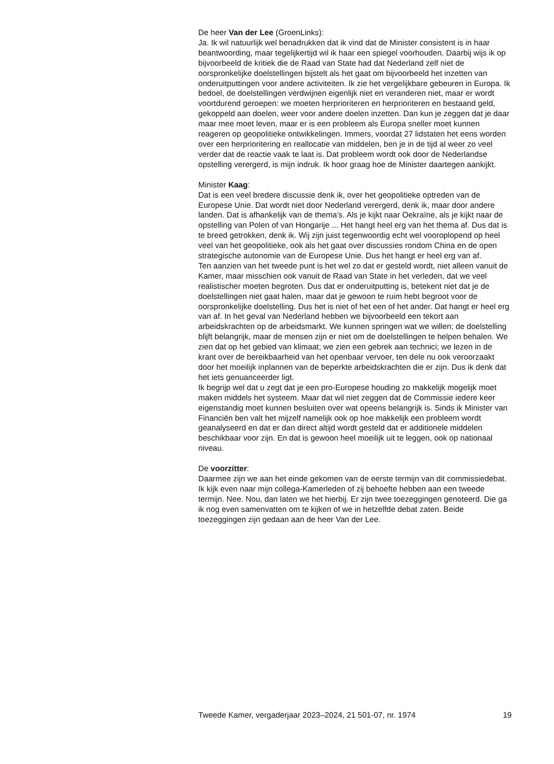De heer Van der Lee (GroenLinks):
Ja. Ik wil natuurlijk wel benadrukken dat ik vind dat de Minister consistent is in haar beantwoording, maar tegelijkertijd wil ik haar een spiegel voorhouden. Daarbij wijs ik op bijvoorbeeld de kritiek die de Raad van State had dat Nederland zelf niet de oorspronkelijke doelstellingen bijstelt als het gaat om bijvoorbeeld het inzetten van onderuitputtingen voor andere activiteiten. Ik zie het vergelijkbare gebeuren in Europa. Ik bedoel, de doelstellingen verdwijnen eigenlijk niet en veranderen niet, maar er wordt voortdurend geroepen: we moeten herprioriteren en herprioriteren en bestaand geld, gekoppeld aan doelen, weer voor andere doelen inzetten. Dan kun je zeggen dat je daar maar mee moet leven, maar er is een probleem als Europa sneller moet kunnen reageren op geopolitieke ontwikkelingen. Immers, voordat 27 lidstaten het eens worden over een herprioritering en reallocatie van middelen, ben je in de tijd al weer zo veel verder dat de reactie vaak te laat is. Dat probleem wordt ook door de Nederlandse opstelling verergerd, is mijn indruk. Ik hoor graag hoe de Minister daartegen aankijkt.
Minister Kaag:
Dat is een veel bredere discussie denk ik, over het geopolitieke optreden van de Europese Unie. Dat wordt niet door Nederland verergerd, denk ik, maar door andere landen. Dat is afhankelijk van de thema’s. Als je kijkt naar Oekraïne, als je kijkt naar de opstelling van Polen of van Hongarije ... Het hangt heel erg van het thema af. Dus dat is te breed getrokken, denk ik. Wij zijn juist tegenwoordig echt wel vooroplopend op heel veel van het geopolitieke, ook als het gaat over discussies rondom China en de open strategische autonomie van de Europese Unie. Dus het hangt er heel erg van af.
Ten aanzien van het tweede punt is het wel zo dat er gesteld wordt, niet alleen vanuit de Kamer, maar misschien ook vanuit de Raad van State in het verleden, dat we veel realistischer moeten begroten. Dus dat er onderuitputting is, betekent niet dat je de doelstellingen niet gaat halen, maar dat je gewoon te ruim hebt begroot voor de oorspronkelijke doelstelling. Dus het is niet of het een of het ander. Dat hangt er heel erg van af. In het geval van Nederland hebben we bijvoorbeeld een tekort aan arbeidskrachten op de arbeidsmarkt. We kunnen springen wat we willen; de doelstelling blijft belangrijk, maar de mensen zijn er niet om de doelstellingen te helpen behalen. We zien dat op het gebied van klimaat; we zien een gebrek aan technici; we lezen in de krant over de bereik­baarheid van het openbaar vervoer, ten dele nu ook veroorzaakt door het moeilijk inplannen van de beperkte arbeidskrachten die er zijn. Dus ik denk dat het iets genuanceerder ligt.
Ik begrijp wel dat u zegt dat je een pro-Europese houding zo makkelijk mogelijk moet maken middels het systeem. Maar dat wil niet zeggen dat de Commissie iedere keer eigenstandig moet kunnen besluiten over wat opeens belangrijk is. Sinds ik Minister van Financiën ben valt het mijzelf namelijk ook op hoe makkelijk een probleem wordt geanalyseerd en dat er dan direct altijd wordt gesteld dat er additionele middelen beschikbaar voor zijn. En dat is gewoon heel moeilijk uit te leggen, ook op nationaal niveau.
De voorzitter:
Daarmee zijn we aan het einde gekomen van de eerste termijn van dit commissiedebat. Ik kijk even naar mijn collega-Kamerleden of zij behoefte hebben aan een tweede termijn. Nee. Nou, dan laten we het hierbij. Er zijn twee toezeggingen genoteerd. Die ga ik nog even samenvatten om te kijken of we in hetzelfde debat zaten. Beide toezeggingen zijn gedaan aan de heer Van der Lee.
Tweede Kamer, vergaderjaar 2023–2024, 21 501-07, nr. 1974 19